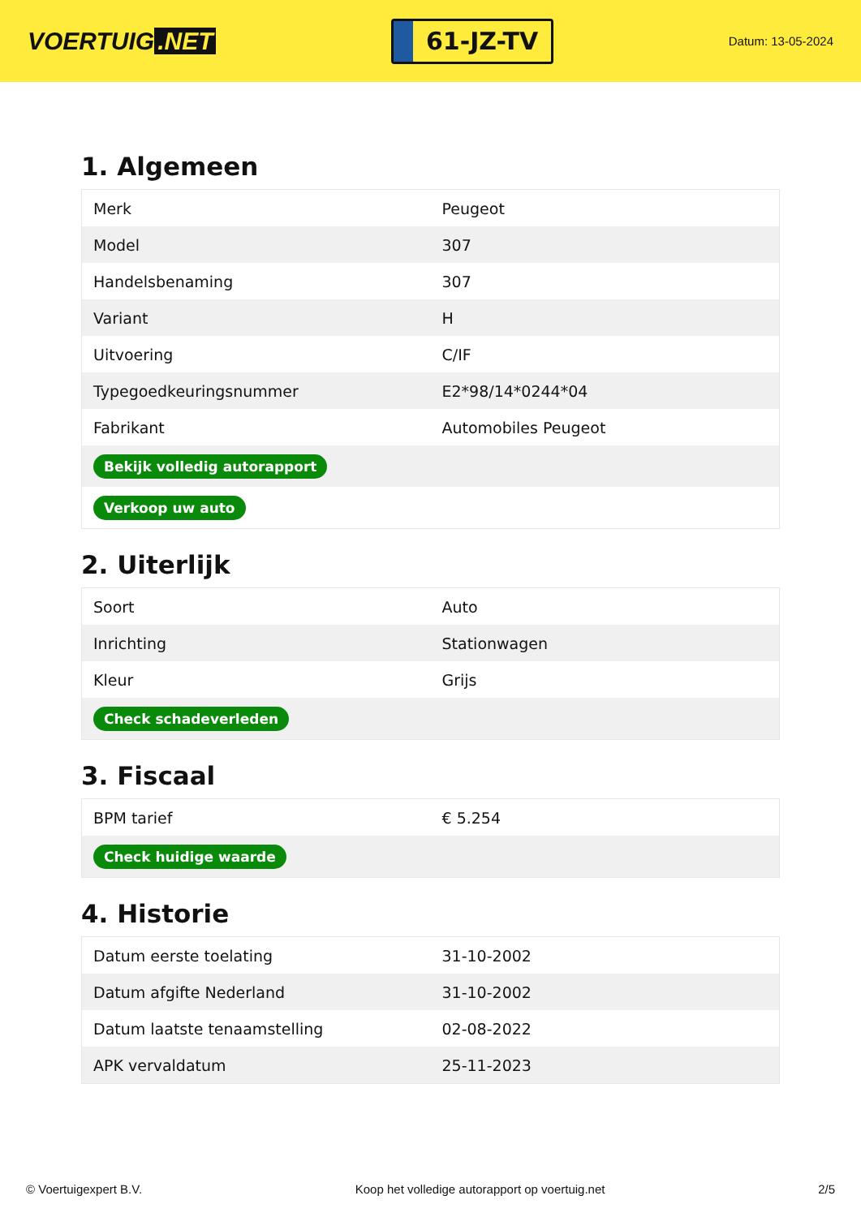VOERTUIG.NET
61-JZ-TV
Datum: 13-05-2024
1. Algemeen
| Merk | Peugeot |
| Model | 307 |
| Handelsbenaming | 307 |
| Variant | H |
| Uitvoering | C/IF |
| Typegoedkeuringsnummer | E2*98/14*0244*04 |
| Fabrikant | Automobiles Peugeot |
| Bekijk volledig autorapport | |
| Verkoop uw auto | |
2. Uiterlijk
| Soort | Auto |
| Inrichting | Stationwagen |
| Kleur | Grijs |
| Check schadeverleden | |
3. Fiscaal
| BPM tarief | € 5.254 |
| Check huidige waarde | |
4. Historie
| Datum eerste toelating | 31-10-2002 |
| Datum afgifte Nederland | 31-10-2002 |
| Datum laatste tenaamstelling | 02-08-2022 |
| APK vervaldatum | 25-11-2023 |
© Voertuigexpert B.V. Koop het volledige autorapport op voertuig.net 2/5